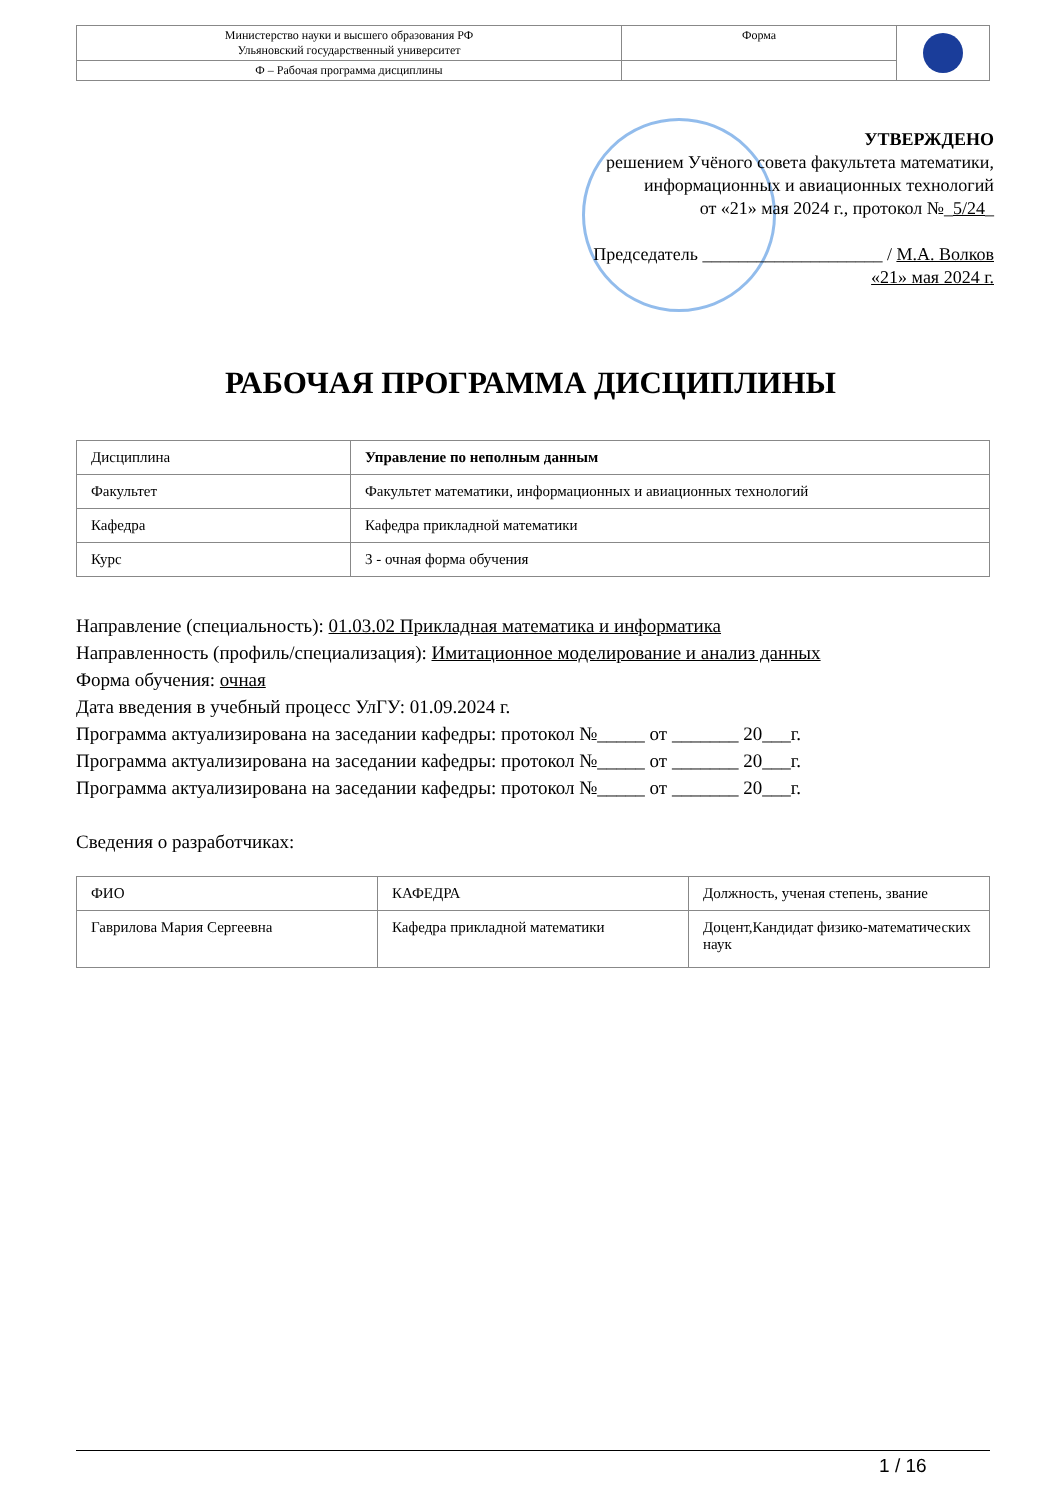| Министерство науки и высшего образования РФ Ульяновский государственный университет | Форма | |
| Ф – Рабочая программа дисциплины | | |
УТВЕРЖДЕНО
решением Учёного совета факультета математики,
информационных и авиационных технологий
от «21» мая 2024 г., протокол №_5/24_
Председатель ____________________ / М.А. Волков
«21» мая 2024 г.
РАБОЧАЯ ПРОГРАММА ДИСЦИПЛИНЫ
| Дисциплина | Управление по неполным данным |
| Факультет | Факультет математики, информационных и авиационных технологий |
| Кафедра | Кафедра прикладной математики |
| Курс | 3 - очная форма обучения |
Направление (специальность): 01.03.02 Прикладная математика и информатика
Направленность (профиль/специализация): Имитационное моделирование и анализ данных
Форма обучения: очная
Дата введения в учебный процесс УлГУ: 01.09.2024 г.
Программа актуализирована на заседании кафедры: протокол №_____ от _______ 20___г.
Программа актуализирована на заседании кафедры: протокол №_____ от _______ 20___г.
Программа актуализирована на заседании кафедры: протокол №_____ от _______ 20___г.
Сведения о разработчиках:
| ФИО | КАФЕДРА | Должность, ученая степень, звание |
| Гаврилова Мария Сергеевна | Кафедра прикладной математики | Доцент,Кандидат физико-математических наук |
1 / 16